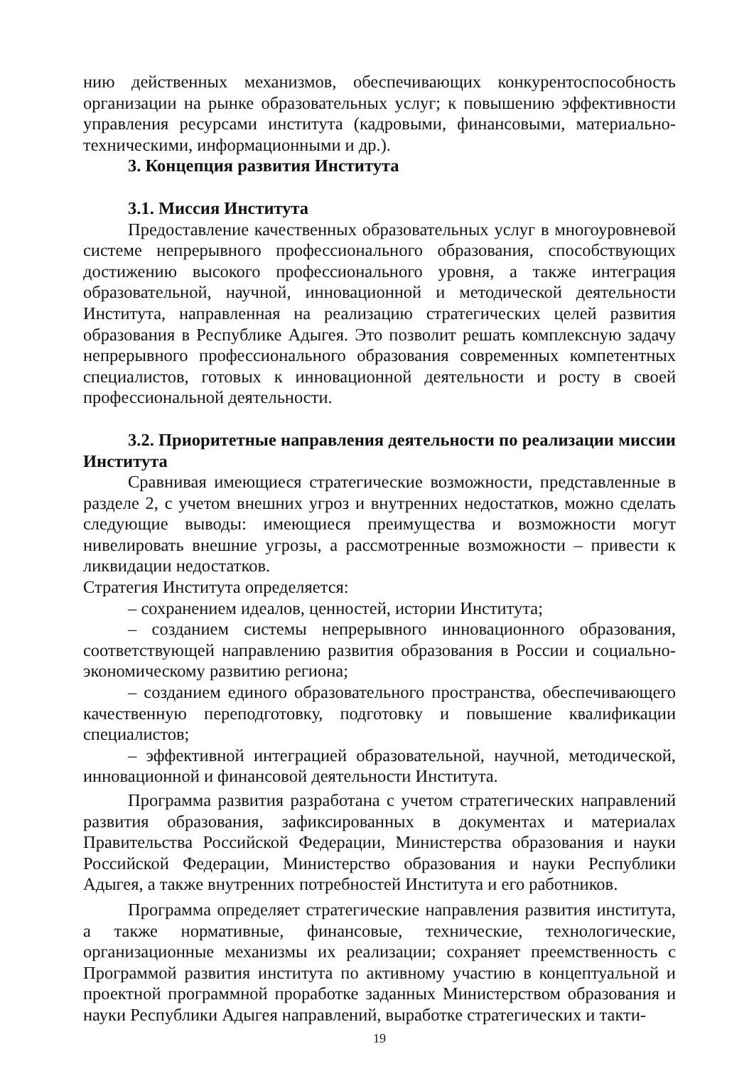нию действенных механизмов, обеспечивающих конкурентоспособность организации на рынке образовательных услуг; к повышению эффективности управления ресурсами института (кадровыми, финансовыми, материально-техническими, информационными и др.).
3. Концепция развития Института
3.1. Миссия Института
Предоставление качественных образовательных услуг в многоуровневой системе непрерывного профессионального образования, способствующих достижению высокого профессионального уровня, а также интеграция образовательной, научной, инновационной и методической деятельности Института, направленная на реализацию стратегических целей развития образования в Республике Адыгея. Это позволит решать комплексную задачу непрерывного профессионального образования современных компетентных специалистов, готовых к инновационной деятельности и росту в своей профессиональной деятельности.
3.2. Приоритетные направления деятельности по реализации миссии Института
Сравнивая имеющиеся стратегические возможности, представленные в разделе 2, с учетом внешних угроз и внутренних недостатков, можно сделать следующие выводы: имеющиеся преимущества и возможности могут нивелировать внешние угрозы, а рассмотренные возможности – привести к ликвидации недостатков.
Стратегия Института определяется:
– сохранением идеалов, ценностей, истории Института;
– созданием системы непрерывного инновационного образования, соответствующей направлению развития образования в России и социально-экономическому развитию региона;
– созданием единого образовательного пространства, обеспечивающего качественную переподготовку, подготовку и повышение квалификации специалистов;
– эффективной интеграцией образовательной, научной, методической, инновационной и финансовой деятельности Института.
Программа развития разработана с учетом стратегических направлений развития образования, зафиксированных в документах и материалах Правительства Российской Федерации, Министерства образования и науки Российской Федерации, Министерство образования и науки Республики Адыгея, а также внутренних потребностей Института и его работников.
Программа определяет стратегические направления развития института, а также нормативные, финансовые, технические, технологические, организационные механизмы их реализации; сохраняет преемственность с Программой развития института по активному участию в концептуальной и проектной программной проработке заданных Министерством образования и науки Республики Адыгея направлений, выработке стратегических и такти-
19